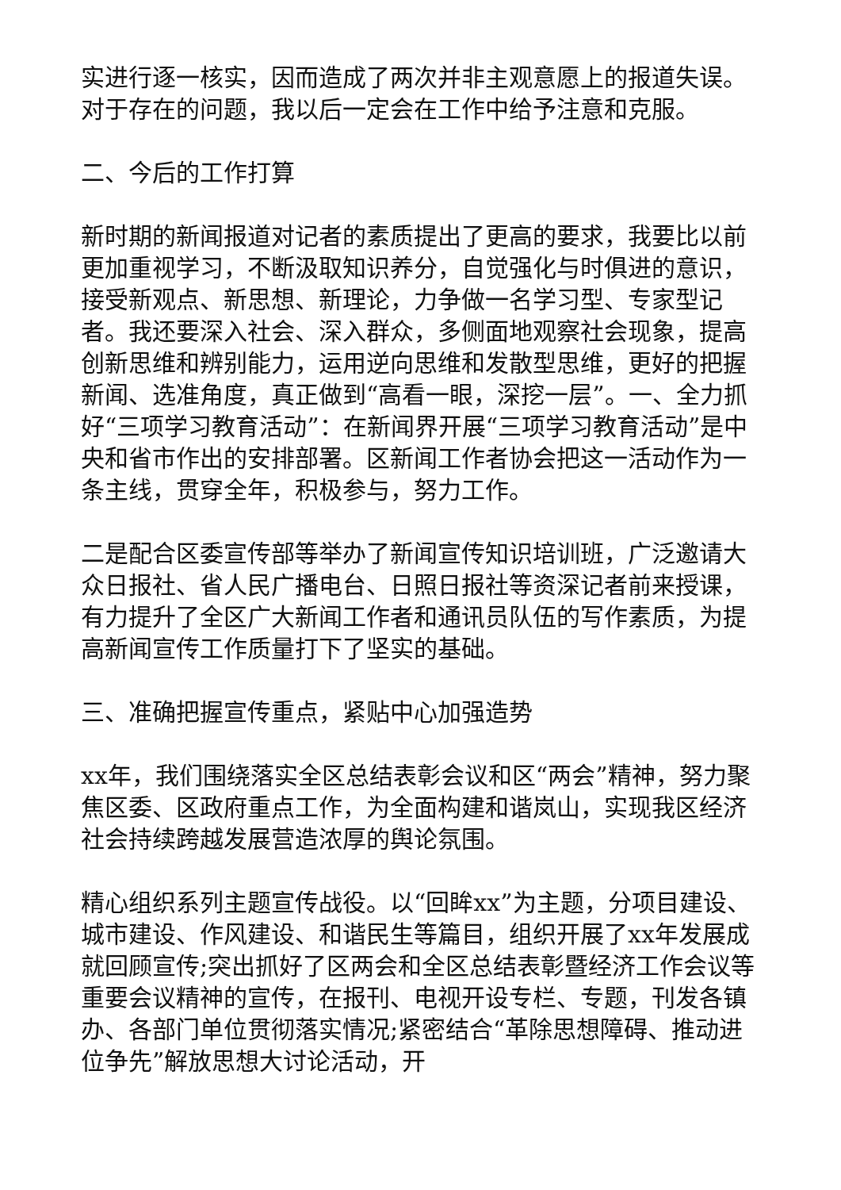实进行逐一核实，因而造成了两次并非主观意愿上的报道失误。对于存在的问题，我以后一定会在工作中给予注意和克服。
二、今后的工作打算
新时期的新闻报道对记者的素质提出了更高的要求，我要比以前更加重视学习，不断汲取知识养分，自觉强化与时俱进的意识，接受新观点、新思想、新理论，力争做一名学习型、专家型记者。我还要深入社会、深入群众，多侧面地观察社会现象，提高创新思维和辨别能力，运用逆向思维和发散型思维，更好的把握新闻、选准角度，真正做到“高看一眼，深挖一层”。一、全力抓好“三项学习教育活动”：在新闻界开展“三项学习教育活动”是中央和省市作出的安排部署。区新闻工作者协会把这一活动作为一条主线，贯穿全年，积极参与，努力工作。
二是配合区委宣传部等举办了新闻宣传知识培训班，广泛邀请大众日报社、省人民广播电台、日照日报社等资深记者前来授课，有力提升了全区广大新闻工作者和通讯员队伍的写作素质，为提高新闻宣传工作质量打下了坚实的基础。
三、准确把握宣传重点，紧贴中心加强造势
xx年，我们围绕落实全区总结表彰会议和区“两会”精神，努力聚焦区委、区政府重点工作，为全面构建和谐岚山，实现我区经济社会持续跨越发展营造浓厚的舆论氛围。
精心组织系列主题宣传战役。以“回眸xx”为主题，分项目建设、城市建设、作风建设、和谐民生等篇目，组织开展了xx年发展成就回顾宣传;突出抓好了区两会和全区总结表彰暨经济工作会议等重要会议精神的宣传，在报刊、电视开设专栏、专题，刊发各镇办、各部门单位贯彻落实情况;紧密结合“革除思想障碍、推动进位争先”解放思想大讨论活动，开